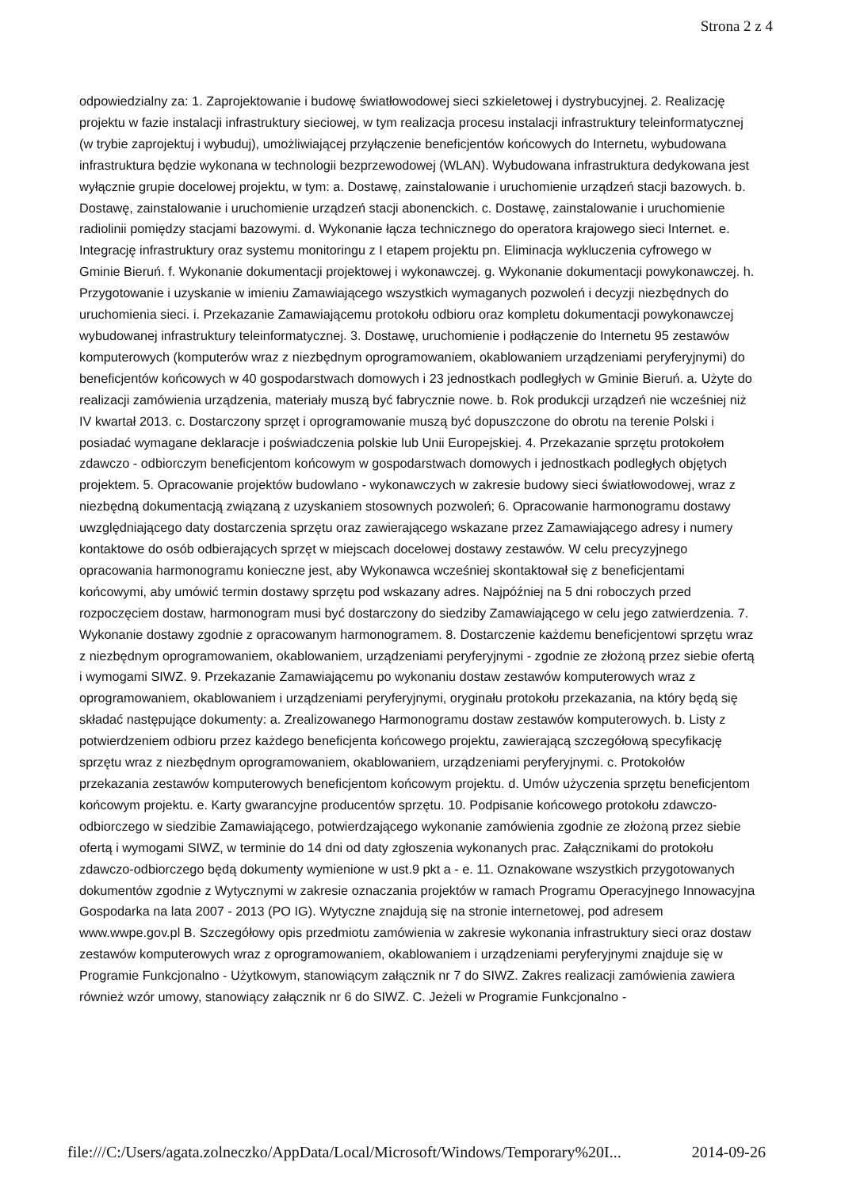Strona 2 z 4
odpowiedzialny za: 1. Zaprojektowanie i budowę światłowodowej sieci szkieletowej i dystrybucyjnej. 2. Realizację projektu w fazie instalacji infrastruktury sieciowej, w tym realizacja procesu instalacji infrastruktury teleinformatycznej (w trybie zaprojektuj i wybuduj), umożliwiającej przyłączenie beneficjentów końcowych do Internetu, wybudowana infrastruktura będzie wykonana w technologii bezprzewodowej (WLAN). Wybudowana infrastruktura dedykowana jest wyłącznie grupie docelowej projektu, w tym: a. Dostawę, zainstalowanie i uruchomienie urządzeń stacji bazowych. b. Dostawę, zainstalowanie i uruchomienie urządzeń stacji abonenckich. c. Dostawę, zainstalowanie i uruchomienie radiolinii pomiędzy stacjami bazowymi. d. Wykonanie łącza technicznego do operatora krajowego sieci Internet. e. Integrację infrastruktury oraz systemu monitoringu z I etapem projektu pn. Eliminacja wykluczenia cyfrowego w Gminie Bieruń. f. Wykonanie dokumentacji projektowej i wykonawczej. g. Wykonanie dokumentacji powykonawczej. h. Przygotowanie i uzyskanie w imieniu Zamawiającego wszystkich wymaganych pozwoleń i decyzji niezbędnych do uruchomienia sieci. i. Przekazanie Zamawiającemu protokołu odbioru oraz kompletu dokumentacji powykonawczej wybudowanej infrastruktury teleinformatycznej. 3. Dostawę, uruchomienie i podłączenie do Internetu 95 zestawów komputerowych (komputerów wraz z niezbędnym oprogramowaniem, okablowaniem urządzeniami peryferyjnymi) do beneficjentów końcowych w 40 gospodarstwach domowych i 23 jednostkach podległych w Gminie Bieruń. a. Użyte do realizacji zamówienia urządzenia, materiały muszą być fabrycznie nowe. b. Rok produkcji urządzeń nie wcześniej niż IV kwartał 2013. c. Dostarczony sprzęt i oprogramowanie muszą być dopuszczone do obrotu na terenie Polski i posiadać wymagane deklaracje i poświadczenia polskie lub Unii Europejskiej. 4. Przekazanie sprzętu protokołem zdawczo - odbiorczym beneficjentom końcowym w gospodarstwach domowych i jednostkach podległych objętych projektem. 5. Opracowanie projektów budowlano - wykonawczych w zakresie budowy sieci światłowodowej, wraz z niezbędną dokumentacją związaną z uzyskaniem stosownych pozwoleń; 6. Opracowanie harmonogramu dostawy uwzględniającego daty dostarczenia sprzętu oraz zawierającego wskazane przez Zamawiającego adresy i numery kontaktowe do osób odbierających sprzęt w miejscach docelowej dostawy zestawów. W celu precyzyjnego opracowania harmonogramu konieczne jest, aby Wykonawca wcześniej skontaktował się z beneficjentami końcowymi, aby umówić termin dostawy sprzętu pod wskazany adres. Najpóźniej na 5 dni roboczych przed rozpoczęciem dostaw, harmonogram musi być dostarczony do siedziby Zamawiającego w celu jego zatwierdzenia. 7. Wykonanie dostawy zgodnie z opracowanym harmonogramem. 8. Dostarczenie każdemu beneficjentowi sprzętu wraz z niezbędnym oprogramowaniem, okablowaniem, urządzeniami peryferyjnymi - zgodnie ze złożoną przez siebie ofertą i wymogami SIWZ. 9. Przekazanie Zamawiającemu po wykonaniu dostaw zestawów komputerowych wraz z oprogramowaniem, okablowaniem i urządzeniami peryferyjnymi, oryginału protokołu przekazania, na który będą się składać następujące dokumenty: a. Zrealizowanego Harmonogramu dostaw zestawów komputerowych. b. Listy z potwierdzeniem odbioru przez każdego beneficjenta końcowego projektu, zawierającą szczegółową specyfikację sprzętu wraz z niezbędnym oprogramowaniem, okablowaniem, urządzeniami peryferyjnymi. c. Protokołów przekazania zestawów komputerowych beneficjentom końcowym projektu. d. Umów użyczenia sprzętu beneficjentom końcowym projektu. e. Karty gwarancyjne producentów sprzętu. 10. Podpisanie końcowego protokołu zdawczo-odbiorczego w siedzibie Zamawiającego, potwierdzającego wykonanie zamówienia zgodnie ze złożoną przez siebie ofertą i wymogami SIWZ, w terminie do 14 dni od daty zgłoszenia wykonanych prac. Załącznikami do protokołu zdawczo-odbiorczego będą dokumenty wymienione w ust.9 pkt a - e. 11. Oznakowane wszystkich przygotowanych dokumentów zgodnie z Wytycznymi w zakresie oznaczania projektów w ramach Programu Operacyjnego Innowacyjna Gospodarka na lata 2007 - 2013 (PO IG). Wytyczne znajdują się na stronie internetowej, pod adresem www.wwpe.gov.pl B. Szczegółowy opis przedmiotu zamówienia w zakresie wykonania infrastruktury sieci oraz dostaw zestawów komputerowych wraz z oprogramowaniem, okablowaniem i urządzeniami peryferyjnymi znajduje się w Programie Funkcjonalno - Użytkowym, stanowiącym załącznik nr 7 do SIWZ. Zakres realizacji zamówienia zawiera również wzór umowy, stanowiący załącznik nr 6 do SIWZ. C. Jeżeli w Programie Funkcjonalno -
file:///C:/Users/agata.zolneczko/AppData/Local/Microsoft/Windows/Temporary%20I... 2014-09-26